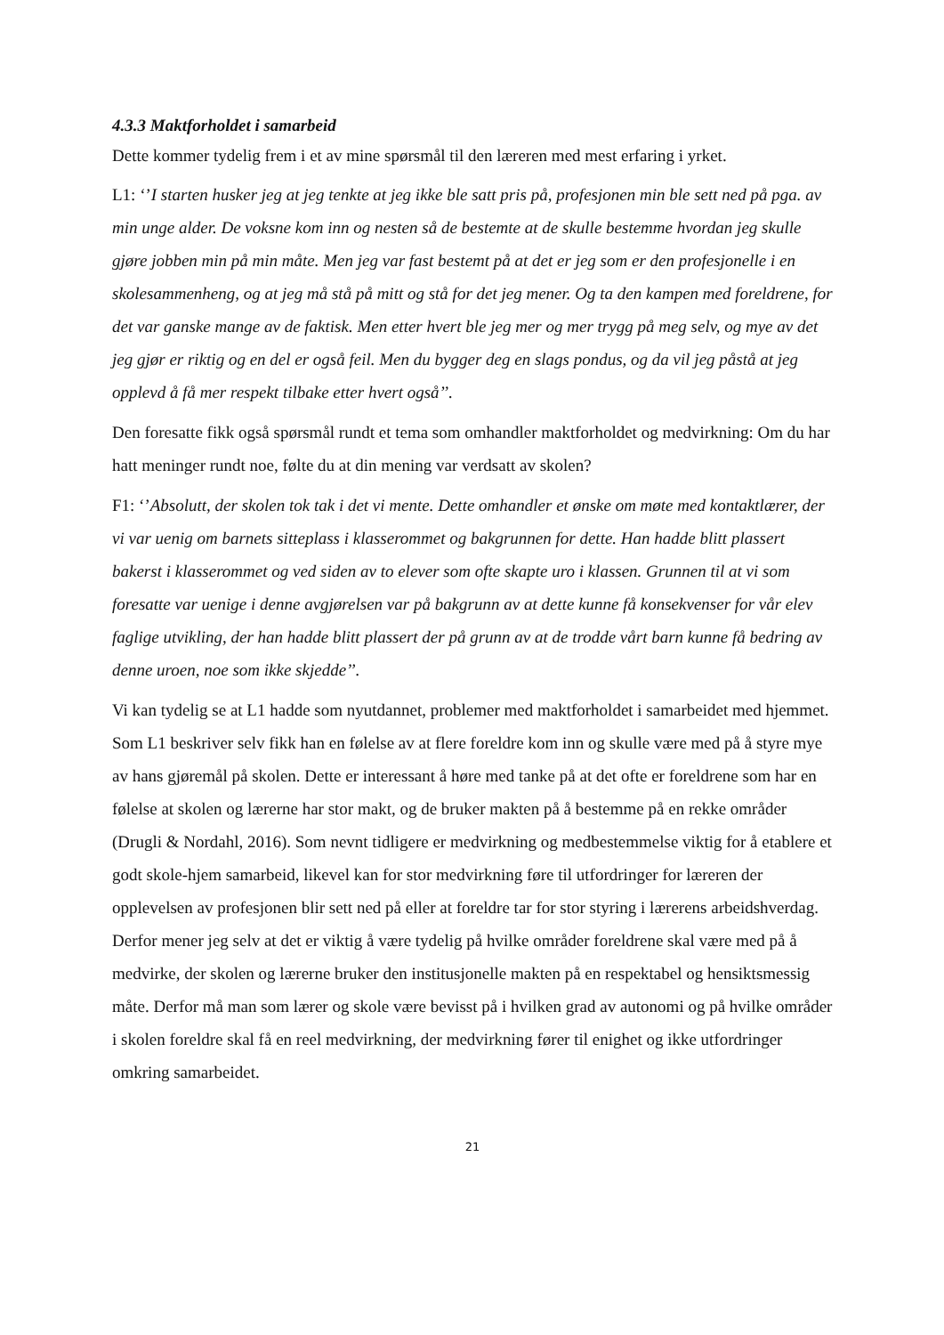4.3.3 Maktforholdet i samarbeid
Dette kommer tydelig frem i et av mine spørsmål til den læreren med mest erfaring i yrket.
L1: ‘’I starten husker jeg at jeg tenkte at jeg ikke ble satt pris på, profesjonen min ble sett ned på pga. av min unge alder. De voksne kom inn og nesten så de bestemte at de skulle bestemme hvordan jeg skulle gjøre jobben min på min måte. Men jeg var fast bestemt på at det er jeg som er den profesjonelle i en skolesammenheng, og at jeg må stå på mitt og stå for det jeg mener. Og ta den kampen med foreldrene, for det var ganske mange av de faktisk. Men etter hvert ble jeg mer og mer trygg på meg selv, og mye av det jeg gjør er riktig og en del er også feil. Men du bygger deg en slags pondus, og da vil jeg påstå at jeg opplevd å få mer respekt tilbake etter hvert også’’.
Den foresatte fikk også spørsmål rundt et tema som omhandler maktforholdet og medvirkning: Om du har hatt meninger rundt noe, følte du at din mening var verdsatt av skolen?
F1: ‘’Absolutt, der skolen tok tak i det vi mente. Dette omhandler et ønske om møte med kontaktlærer, der vi var uenig om barnets sitteplass i klasserommet og bakgrunnen for dette. Han hadde blitt plassert bakerst i klasserommet og ved siden av to elever som ofte skapte uro i klassen. Grunnen til at vi som foresatte var uenige i denne avgjørelsen var på bakgrunn av at dette kunne få konsekvenser for vår elev faglige utvikling, der han hadde blitt plassert der på grunn av at de trodde vårt barn kunne få bedring av denne uroen, noe som ikke skjedde’’.
Vi kan tydelig se at L1 hadde som nyutdannet, problemer med maktforholdet i samarbeidet med hjemmet. Som L1 beskriver selv fikk han en følelse av at flere foreldre kom inn og skulle være med på å styre mye av hans gjøremål på skolen. Dette er interessant å høre med tanke på at det ofte er foreldrene som har en følelse at skolen og lærerne har stor makt, og de bruker makten på å bestemme på en rekke områder (Drugli & Nordahl, 2016). Som nevnt tidligere er medvirkning og medbestemmelse viktig for å etablere et godt skole-hjem samarbeid, likevel kan for stor medvirkning føre til utfordringer for læreren der opplevelsen av profesjonen blir sett ned på eller at foreldre tar for stor styring i lærerens arbeidshverdag. Derfor mener jeg selv at det er viktig å være tydelig på hvilke områder foreldrene skal være med på å medvirke, der skolen og lærerne bruker den institusjonelle makten på en respektabel og hensiktsmessig måte. Derfor må man som lærer og skole være bevisst på i hvilken grad av autonomi og på hvilke områder i skolen foreldre skal få en reel medvirkning, der medvirkning fører til enighet og ikke utfordringer omkring samarbeidet.
21